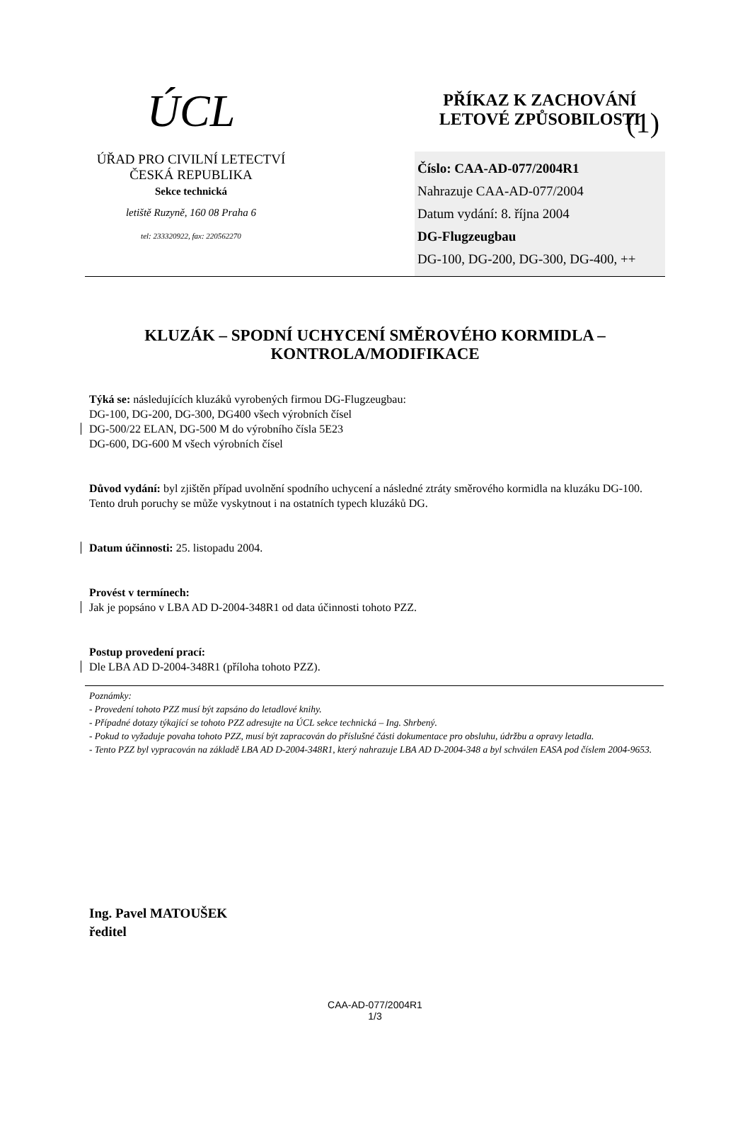(1)
ÚCL
ÚŘAD PRO CIVILNÍ LETECTVÍ
ČESKÁ REPUBLIKA
Sekce technická
letiště Ruzyně, 160 08 Praha 6
tel: 233320922, fax: 220562270
PŘÍKAZ K ZACHOVÁNÍ
LETOVÉ ZPŮSOBILOSTI
Číslo: CAA-AD-077/2004R1
Nahrazuje CAA-AD-077/2004
Datum vydání: 8. října 2004
DG-Flugzeugbau
DG-100, DG-200, DG-300, DG-400, ++
KLUZÁK – SPODNÍ UCHYCENÍ SMĚROVÉHO KORMIDLA – KONTROLA/MODIFIKACE
Týká se: následujících kluzáků vyrobených firmou DG-Flugzeugbau:
DG-100, DG-200, DG-300, DG400 všech výrobních čísel
DG-500/22 ELAN, DG-500 M do výrobního čísla 5E23
DG-600, DG-600 M všech výrobních čísel
Důvod vydání: byl zjištěn případ uvolnění spodního uchycení a následné ztráty směrového kormidla na kluzáku DG-100. Tento druh poruchy se může vyskytnout i na ostatních typech kluzáků DG.
Datum účinnosti: 25. listopadu 2004.
Provést v termínech:
Jak je popsáno v LBA AD D-2004-348R1 od data účinnosti tohoto PZZ.
Postup provedení prací:
Dle LBA AD D-2004-348R1 (příloha tohoto PZZ).
Poznámky:
- Provedení tohoto PZZ musí být zapsáno do letadlové knihy.
- Případné dotazy týkající se tohoto PZZ adresujte na ÚCL sekce technická – Ing. Shrbený.
- Pokud to vyžaduje povaha tohoto PZZ, musí být zapracován do příslušné části dokumentace pro obsluhu, údržbu a opravy letadla.
- Tento PZZ byl vypracován na základě LBA AD D-2004-348R1, který nahrazuje LBA AD D-2004-348 a byl schválen EASA pod číslem 2004-9653.
Ing. Pavel MATOUŠEK
ředitel
CAA-AD-077/2004R1
1/3